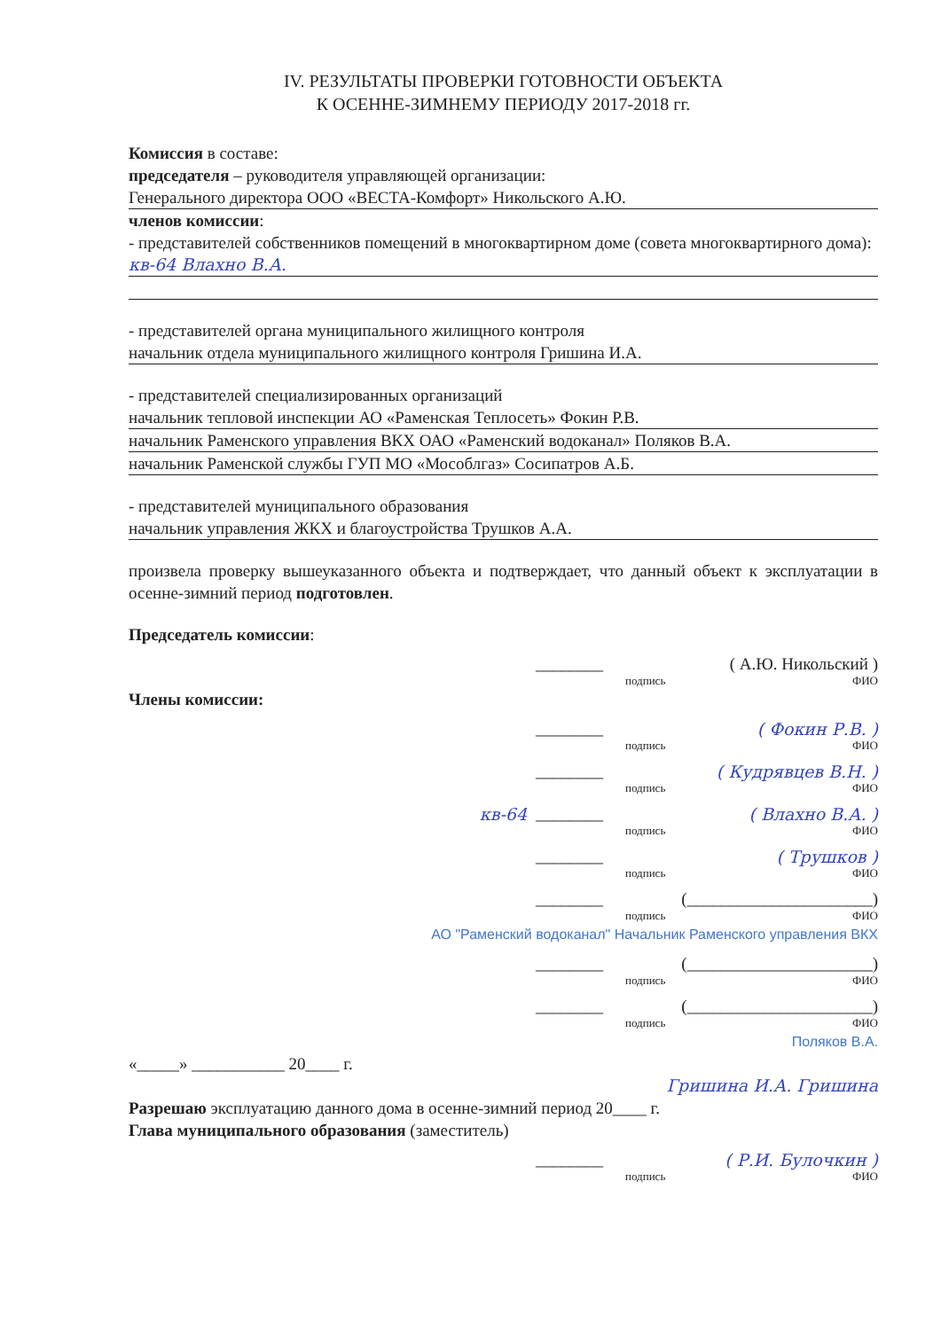IV. РЕЗУЛЬТАТЫ ПРОВЕРКИ ГОТОВНОСТИ ОБЪЕКТА
К ОСЕННЕ-ЗИМНЕМУ ПЕРИОДУ 2017-2018 гг.
Комиссия в составе:
председателя – руководителя управляющей организации:
Генерального директора ООО «ВЕСТА-Комфорт» Никольского А.Ю.
членов комиссии:
- представителей собственников помещений в многоквартирном доме (совета многоквартирного дома):
кв-64 Влахно В.А.
- представителей органа муниципального жилищного контроля
начальник отдела муниципального жилищного контроля Гришина И.А.
- представителей специализированных организаций
начальник тепловой инспекции АО «Раменская Теплосеть» Фокин Р.В.
начальник Раменского управления ВКХ ОАО «Раменский водоканал» Поляков В.А.
начальник Раменской службы ГУП МО «Мособлгаз» Сосипатров А.Б.
- представителей муниципального образования
начальник управления ЖКХ и благоустройства Трушков А.А.
произвела проверку вышеуказанного объекта и подтверждает, что данный объект к эксплуатации в осенне-зимний период подготовлен.
Председатель комиссии:
________ ( А.Ю. Никольский )
подпись ФИО
Члены комиссии:
________ ( Фокин Р.В. )
подпись ФИО
________ ( Кудрявцев В.Н. )
подпись ФИО
кв-64 ________ ( Влахно В.А. )
подпись ФИО
________ ( Трушков )
подпись ФИО
________ (______________________)
подпись ФИО
АО "Раменский водоканал" Начальник Раменского управления ВКХ
________ (______________________)
подпись ФИО
________ (______________________)
подпись ФИО
Поляков В.А.
«_____» ___________ 20____ г.
Гришина И.А. Гришина
Разрешаю эксплуатацию данного дома в осенне-зимний период 20____ г.
Глава муниципального образования (заместитель)
________ ( Р.И. Булочкин )
подпись ФИО